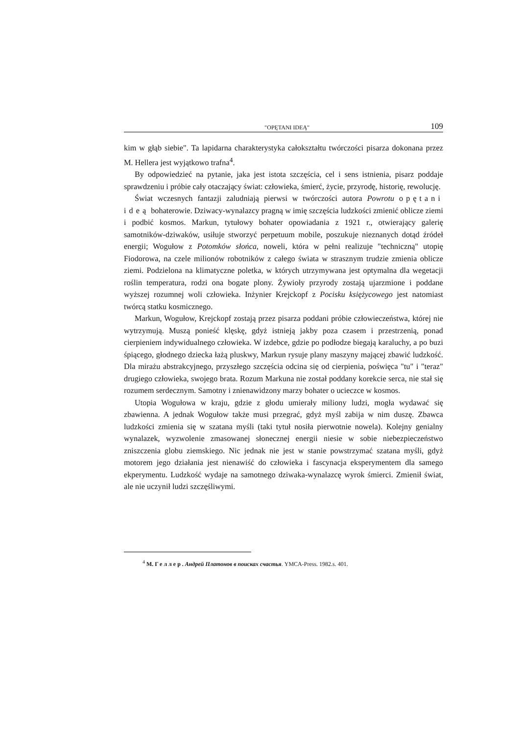"OPĘTANI IDEĄ" 109
kim w głąb siebie". Ta lapidarna charakterystyka całokształtu twórczości pisarza dokonana przez M. Hellera jest wyjątkowo trafna<sup>4</sup>.
By odpowiedzieć na pytanie, jaka jest istota szczęścia, cel i sens istnienia, pisarz poddaje sprawdzeniu i próbie cały otaczający świat: człowieka, śmierć, życie, przyrodę, historię, rewolucję.
Świat wczesnych fantazji zaludniają pierwsi w twórczości autora Powrotu opętani ideą bohaterowie. Dziwacy-wynalazcy pragną w imię szczęścia ludzkości zmienić oblicze ziemi i podbić kosmos. Markun, tytułowy bohater opowiadania z 1921 r., otwierający galerię samotników-dziwaków, usiłuje stworzyć perpetuum mobile, poszukuje nieznanych dotąd źródeł energii; Wogułow z Potomków słońca, noweli, która w pełni realizuje "techniczną" utopię Fiodorowa, na czele milionów robotników z całego świata w strasznym trudzie zmienia oblicze ziemi. Podzielona na klimatyczne poletka, w których utrzymywana jest optymalna dla wegetacji roślin temperatura, rodzi ona bogate plony. Żywioły przyrody zostają ujarzmione i poddane wyższej rozumnej woli człowieka. Inżynier Krejckopf z Pocisku księżycowego jest natomiast twórcą statku kosmicznego.
Markun, Wogułow, Krejckopf zostają przez pisarza poddani próbie człowieczeństwa, której nie wytrzymują. Muszą ponieść klęskę, gdyż istnieją jakby poza czasem i przestrzenią, ponad cierpieniem indywidualnego człowieka. W izdebce, gdzie po podłodze biegają karaluchy, a po buzi śpiącego, głodnego dziecka łażą pluskwy, Markun rysuje plany maszyny mającej zbawić ludzkość. Dla mirażu abstrakcyjnego, przyszłego szczęścia odcina się od cierpienia, poświęca "tu" i "teraz" drugiego człowieka, swojego brata. Rozum Markuna nie został poddany korekcie serca, nie stał się rozumem serdecznym. Samotny i znienawidzony marzy bohater o ucieczce w kosmos.
Utopia Wogułowa w kraju, gdzie z głodu umierały miliony ludzi, mogła wydawać się zbawienna. A jednak Wogułow także musi przegrać, gdyż myśl zabija w nim duszę. Zbawca ludzkości zmienia się w szatana myśli (taki tytuł nosiła pierwotnie nowela). Kolejny genialny wynalazek, wyzwolenie zmasowanej słonecznej energii niesie w sobie niebezpieczeństwo zniszczenia globu ziemskiego. Nic jednak nie jest w stanie powstrzymać szatana myśli, gdyż motorem jego działania jest nienawiść do człowieka i fascynacja eksperymentem dla samego ekperymentu. Ludzkość wydaje na samotnego dziwaka-wynalazcę wyrok śmierci. Zmienił świat, ale nie uczynił ludzi szczęśliwymi.
<sup>4</sup> М. Геллер. Андрей Платонов в поисках счастья. YMCA-Press. 1982.s. 401.